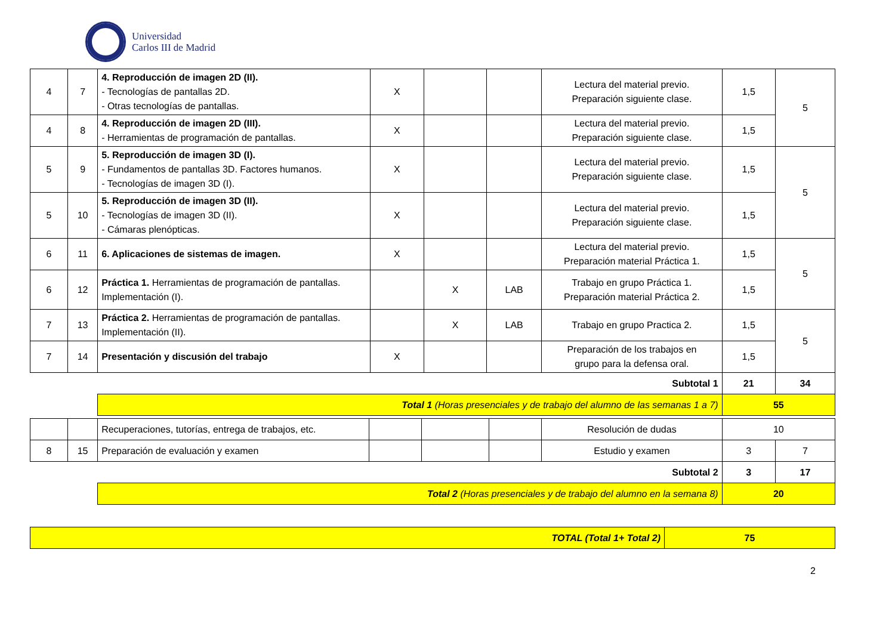Universidad
Carlos III de Madrid
| 4 | 7 | 4. Reproducción de imagen 2D (II). - Tecnologías de pantallas 2D. - Otras tecnologías de pantallas. | X | | | Lectura del material previo. Preparación siguiente clase. | 1,5 | 5 |
| 4 | 8 | 4. Reproducción de imagen 2D (III). - Herramientas de programación de pantallas. | X | | | Lectura del material previo. Preparación siguiente clase. | 1,5 | |
| 5 | 9 | 5. Reproducción de imagen 3D (I). - Fundamentos de pantallas 3D. Factores humanos. - Tecnologías de imagen 3D (I). | X | | | Lectura del material previo. Preparación siguiente clase. | 1,5 | 5 |
| 5 | 10 | 5. Reproducción de imagen 3D (II). - Tecnologías de imagen 3D (II). - Cámaras plenópticas. | X | | | Lectura del material previo. Preparación siguiente clase. | 1,5 | |
| 6 | 11 | 6. Aplicaciones de sistemas de imagen. | X | | | Lectura del material previo. Preparación material Práctica 1. | 1,5 | 5 |
| 6 | 12 | Práctica 1. Herramientas de programación de pantallas. Implementación (I). | | X | LAB | Trabajo en grupo Práctica 1. Preparación material Práctica 2. | 1,5 | |
| 7 | 13 | Práctica 2. Herramientas de programación de pantallas. Implementación (II). | | X | LAB | Trabajo en grupo Practica 2. | 1,5 | 5 |
| 7 | 14 | Presentación y discusión del trabajo | X | | | Preparación de los trabajos en grupo para la defensa oral. | 1,5 | |
| Subtotal 1 | | | | | | | 21 | 34 |
| | | Total 1 (Horas presenciales y de trabajo del alumno de las semanas 1 a 7) | | | | | 55 | |
| | | Recuperaciones, tutorías, entrega de trabajos, etc. | | | | Resolución de dudas | 10 | |
| 8 | 15 | Preparación de evaluación y examen | | | | Estudio y examen | 3 | 7 |
| Subtotal 2 | | | | | | | 3 | 17 |
| | | Total 2 (Horas presenciales y de trabajo del alumno en la semana 8) | | | | | 20 | |
| TOTAL (Total 1+ Total 2) | 75 |
2